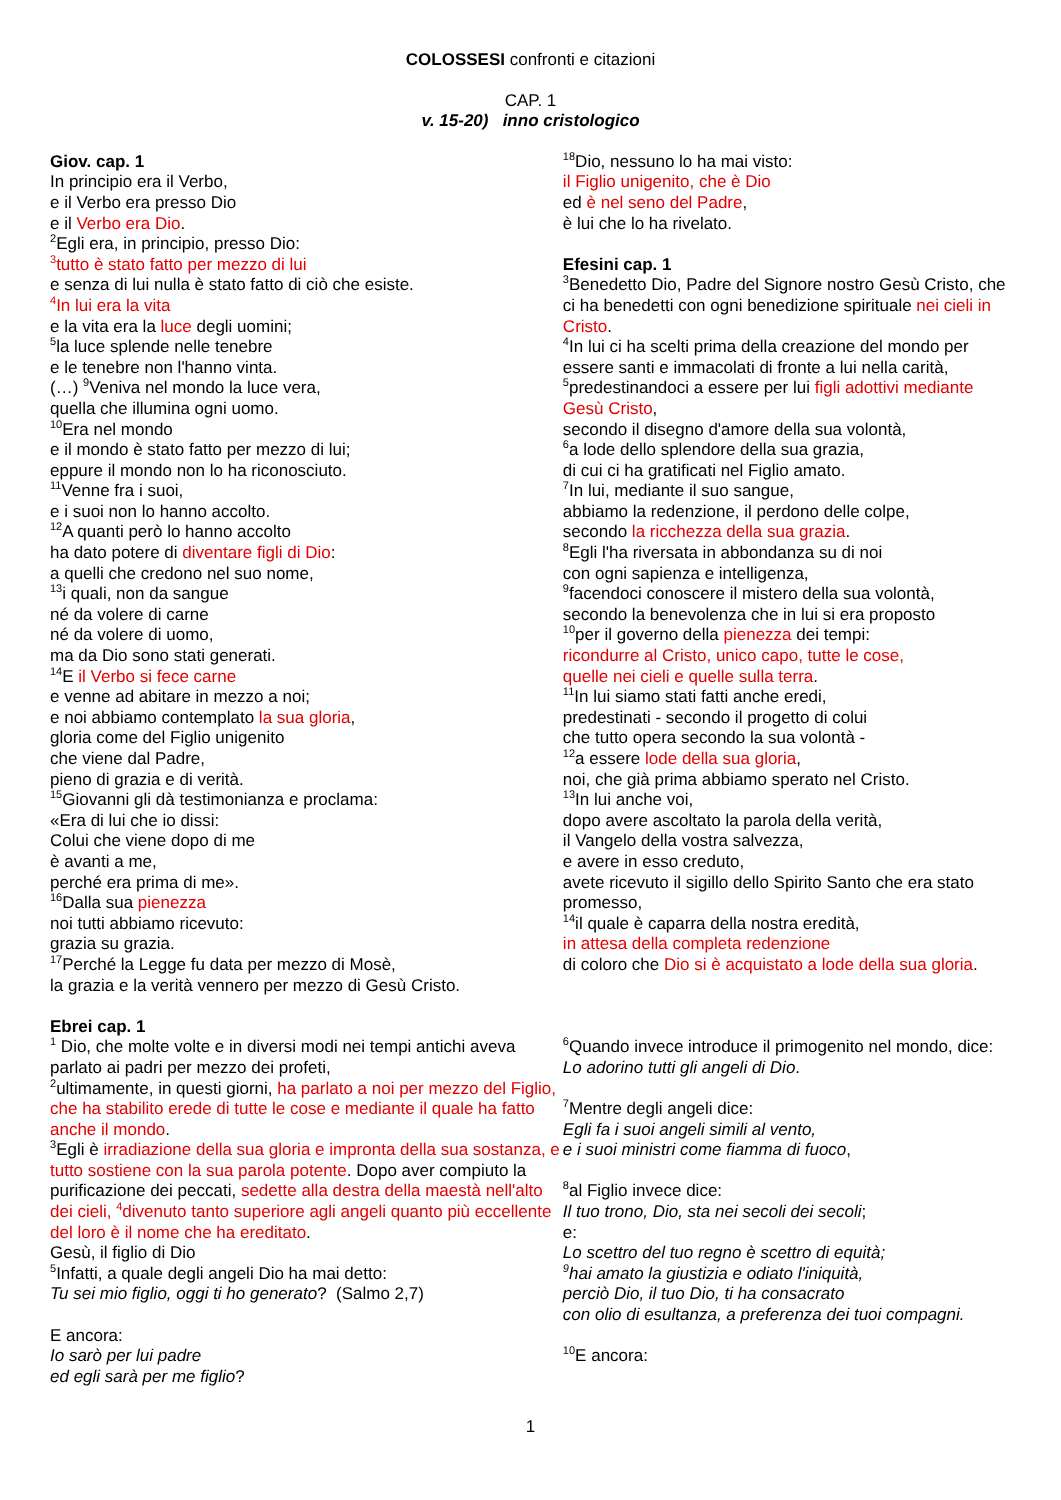COLOSSESI confronti e citazioni
CAP. 1
v. 15-20) inno cristologico
Giov. cap. 1
In principio era il Verbo,
e il Verbo era presso Dio
e il Verbo era Dio.
<sup>2</sup> Egli era, in principio, presso Dio:
<sup>3</sup> tutto è stato fatto per mezzo di lui
e senza di lui nulla è stato fatto di ciò che esiste.
<sup>4</sup> In lui era la vita
e la vita era la luce degli uomini;
<sup>5</sup> la luce splende nelle tenebre
e le tenebre non l'hanno vinta.
(…) <sup>9</sup>Veniva nel mondo la luce vera,
quella che illumina ogni uomo.
<sup>10</sup> Era nel mondo
e il mondo è stato fatto per mezzo di lui;
eppure il mondo non lo ha riconosciuto.
<sup>11</sup> Venne fra i suoi,
e i suoi non lo hanno accolto.
<sup>12</sup> A quanti però lo hanno accolto
ha dato potere di diventare figli di Dio:
a quelli che credono nel suo nome,
<sup>13</sup> i quali, non da sangue
né da volere di carne
né da volere di uomo,
ma da Dio sono stati generati.
<sup>14</sup> E il Verbo si fece carne
e venne ad abitare in mezzo a noi;
e noi abbiamo contemplato la sua gloria,
gloria come del Figlio unigenito
che viene dal Padre,
pieno di grazia e di verità.
<sup>15</sup> Giovanni gli dà testimonianza e proclama:
«Era di lui che io dissi:
Colui che viene dopo di me
è avanti a me,
perché era prima di me».
<sup>16</sup> Dalla sua pienezza
noi tutti abbiamo ricevuto:
grazia su grazia.
<sup>17</sup> Perché la Legge fu data per mezzo di Mosè,
la grazia e la verità vennero per mezzo di Gesù Cristo.
Ebrei cap. 1
<sup>1</sup> Dio, che molte volte e in diversi modi nei tempi antichi aveva parlato ai padri per mezzo dei profeti,
<sup>2</sup> ultimamente, in questi giorni, ha parlato a noi per mezzo del Figlio, che ha stabilito erede di tutte le cose e mediante il quale ha fatto anche il mondo.
<sup>3</sup> Egli è irradiazione della sua gloria e impronta della sua sostanza, e tutto sostiene con la sua parola potente. Dopo aver compiuto la purificazione dei peccati, sedette alla destra della maestà nell'alto dei cieli, <sup>4</sup>divenuto tanto superiore agli angeli quanto più eccellente del loro è il nome che ha ereditato.
Gesù, il figlio di Dio
<sup>5</sup> Infatti, a quale degli angeli Dio ha mai detto:
Tu sei mio figlio, oggi ti ho generato? (Salmo 2,7)
E ancora:
Io sarò per lui padre
ed egli sarà per me figlio?
<sup>18</sup> Dio, nessuno lo ha mai visto:
il Figlio unigenito, che è Dio
ed è nel seno del Padre,
è lui che lo ha rivelato.
Efesini cap. 1
<sup>3</sup> Benedetto Dio, Padre del Signore nostro Gesù Cristo, che ci ha benedetti con ogni benedizione spirituale nei cieli in Cristo.
<sup>4</sup> In lui ci ha scelti prima della creazione del mondo per essere santi e immacolati di fronte a lui nella carità,
<sup>5</sup> predestinandoci a essere per lui figli adottivi mediante Gesù Cristo,
secondo il disegno d'amore della sua volontà,
<sup>6</sup> a lode dello splendore della sua grazia,
di cui ci ha gratificati nel Figlio amato.
<sup>7</sup> In lui, mediante il suo sangue,
abbiamo la redenzione, il perdono delle colpe,
secondo la ricchezza della sua grazia.
<sup>8</sup> Egli l'ha riversata in abbondanza su di noi
con ogni sapienza e intelligenza,
<sup>9</sup> facendoci conoscere il mistero della sua volontà,
secondo la benevolenza che in lui si era proposto
<sup>10</sup> per il governo della pienezza dei tempi:
ricondurre al Cristo, unico capo, tutte le cose,
quelle nei cieli e quelle sulla terra.
<sup>11</sup> In lui siamo stati fatti anche eredi,
predestinati - secondo il progetto di colui
che tutto opera secondo la sua volontà -
<sup>12</sup> a essere lode della sua gloria,
noi, che già prima abbiamo sperato nel Cristo.
<sup>13</sup> In lui anche voi,
dopo avere ascoltato la parola della verità,
il Vangelo della vostra salvezza,
e avere in esso creduto,
avete ricevuto il sigillo dello Spirito Santo che era stato promesso,
<sup>14</sup> il quale è caparra della nostra eredità,
in attesa della completa redenzione
di coloro che Dio si è acquistato a lode della sua gloria.
<sup>6</sup> Quando invece introduce il primogenito nel mondo, dice:
Lo adorino tutti gli angeli di Dio.
<sup>7</sup> Mentre degli angeli dice:
Egli fa i suoi angeli simili al vento,
e i suoi ministri come fiamma di fuoco,
<sup>8</sup> al Figlio invece dice:
Il tuo trono, Dio, sta nei secoli dei secoli;
e:
Lo scettro del tuo regno è scettro di equità;
<sup>9</sup> hai amato la giustizia e odiato l'iniquità,
perciò Dio, il tuo Dio, ti ha consacrato
con olio di esultanza, a preferenza dei tuoi compagni.
<sup>10</sup> E ancora:
1